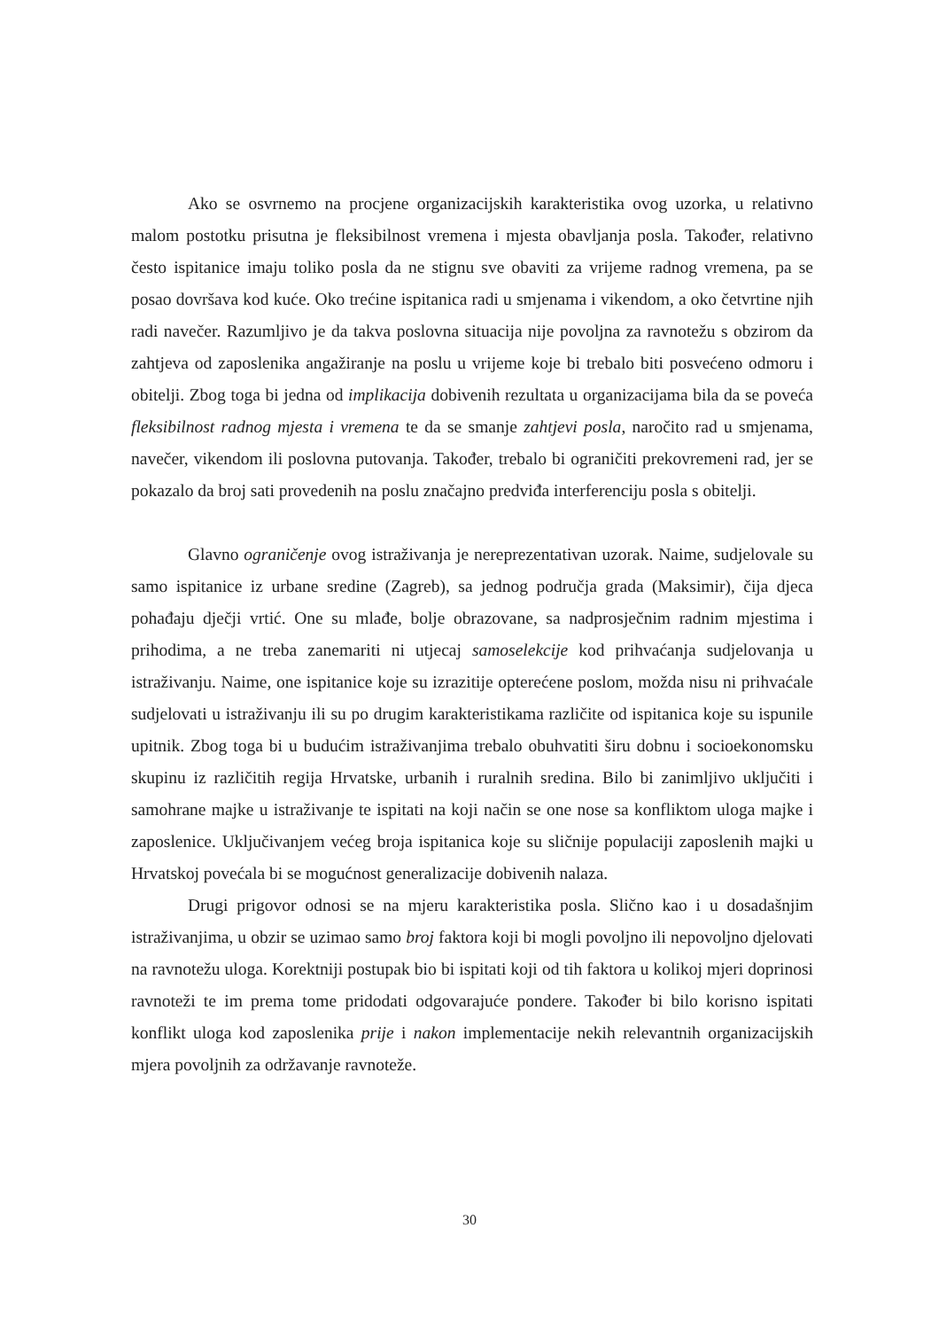Ako se osvrnemo na procjene organizacijskih karakteristika ovog uzorka, u relativno malom postotku prisutna je fleksibilnost vremena i mjesta obavljanja posla. Također, relativno često ispitanice imaju toliko posla da ne stignu sve obaviti za vrijeme radnog vremena, pa se posao dovršava kod kuće. Oko trećine ispitanica radi u smjenama i vikendom, a oko četvrtine njih radi navečer. Razumljivo je da takva poslovna situacija nije povoljna za ravnotežu s obzirom da zahtjeva od zaposlenika angažiranje na poslu u vrijeme koje bi trebalo biti posvećeno odmoru i obitelji. Zbog toga bi jedna od implikacija dobivenih rezultata u organizacijama bila da se poveća fleksibilnost radnog mjesta i vremena te da se smanje zahtjevi posla, naročito rad u smjenama, navečer, vikendom ili poslovna putovanja. Također, trebalo bi ograničiti prekovremeni rad, jer se pokazalo da broj sati provedenih na poslu značajno predviđa interferenciju posla s obitelji.
Glavno ograničenje ovog istraživanja je nereprezentativan uzorak. Naime, sudjelovale su samo ispitanice iz urbane sredine (Zagreb), sa jednog područja grada (Maksimir), čija djeca pohađaju dječji vrtić. One su mlađe, bolje obrazovane, sa nadprosječnim radnim mjestima i prihodima, a ne treba zanemariti ni utjecaj samoselekcije kod prihvaćanja sudjelovanja u istraživanju. Naime, one ispitanice koje su izrazitije opterećene poslom, možda nisu ni prihvaćale sudjelovati u istraživanju ili su po drugim karakteristikama različite od ispitanica koje su ispunile upitnik. Zbog toga bi u budućim istraživanjima trebalo obuhvatiti širu dobnu i socioekonomsku skupinu iz različitih regija Hrvatske, urbanih i ruralnih sredina. Bilo bi zanimljivo uključiti i samohrane majke u istraživanje te ispitati na koji način se one nose sa konfliktom uloga majke i zaposlenice. Uključivanjem većeg broja ispitanica koje su sličnije populaciji zaposlenih majki u Hrvatskoj povećala bi se mogućnost generalizacije dobivenih nalaza.
Drugi prigovor odnosi se na mjeru karakteristika posla. Slično kao i u dosadašnjim istraživanjima, u obzir se uzimao samo broj faktora koji bi mogli povoljno ili nepovoljno djelovati na ravnotežu uloga. Korektniji postupak bio bi ispitati koji od tih faktora u kolikoj mjeri doprinosi ravnoteži te im prema tome pridodati odgovarajuće pondere. Također bi bilo korisno ispitati konflikt uloga kod zaposlenika prije i nakon implementacije nekih relevantnih organizacijskih mjera povoljnih za održavanje ravnoteže.
30